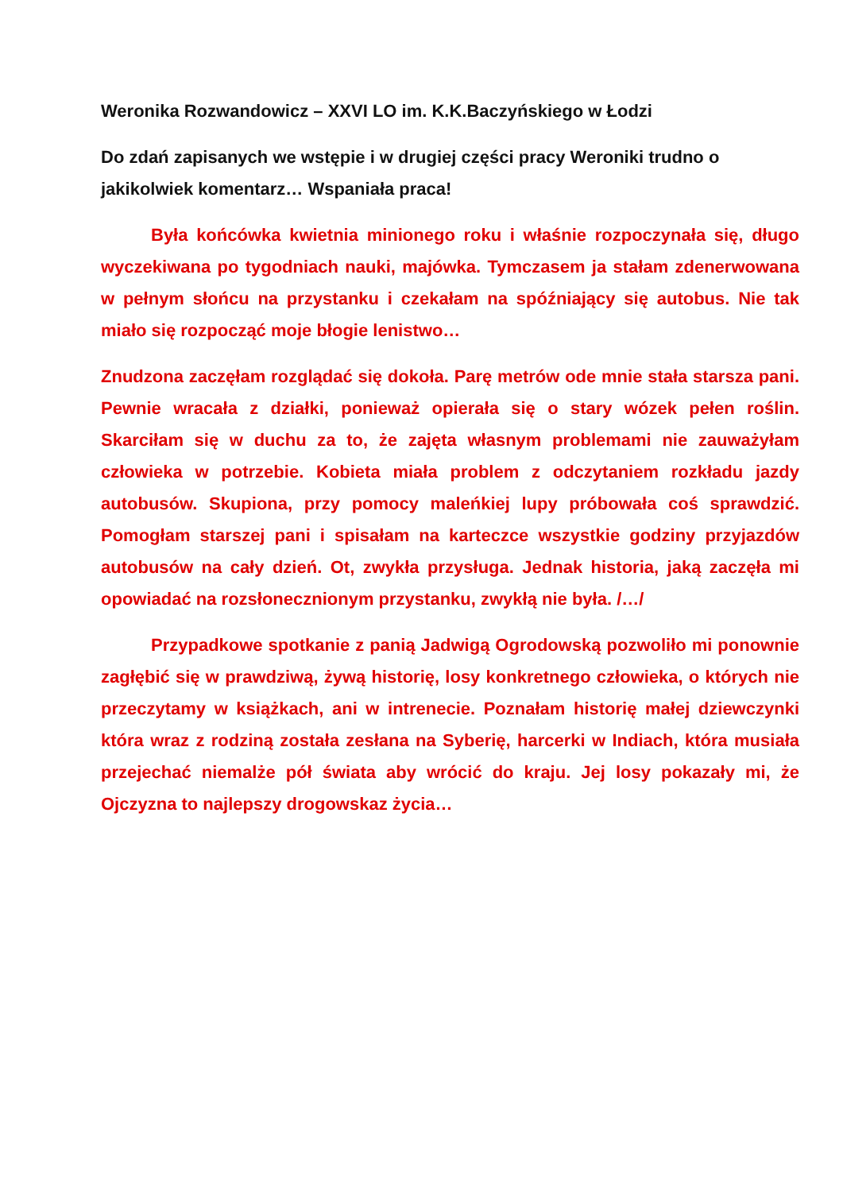Weronika Rozwandowicz – XXVI LO im. K.K.Baczyńskiego w Łodzi
Do zdań zapisanych we wstępie i w drugiej części pracy Weroniki trudno o jakikolwiek komentarz… Wspaniała praca!
Była końcówka kwietnia minionego roku i właśnie rozpoczynała się, długo wyczekiwana po tygodniach nauki, majówka. Tymczasem ja stałam zdenerwowana w pełnym słońcu na przystanku i czekałam na spóźniający się autobus. Nie tak miało się rozpocząć moje błogie lenistwo…
Znudzona zaczęłam rozglądać się dokoła. Parę metrów ode mnie stała starsza pani. Pewnie wracała z działki, ponieważ opierała się o stary wózek pełen roślin. Skarciłam się w duchu za to, że zajęta własnym problemami nie zauważyłam człowieka w potrzebie. Kobieta miała problem z odczytaniem rozkładu jazdy autobusów. Skupiona, przy pomocy maleńkiej lupy próbowała coś sprawdzić. Pomogłam starszej pani i spisałam na karteczce wszystkie godziny przyjazdów autobusów na cały dzień. Ot, zwykła przysługa. Jednak historia, jaką zaczęła mi opowiadać na rozsłonecznionym przystanku, zwykłą nie była. /…/
Przypadkowe spotkanie z panią Jadwigą Ogrodowską pozwoliło mi ponownie zagłębić się w prawdziwą, żywą historię, losy konkretnego człowieka, o których nie przeczytamy w książkach, ani w intrenecie. Poznałam historię małej dziewczynki która wraz z rodziną została zesłana na Syberię, harcerki w Indiach, która musiała przejechać niemalże pół świata aby wrócić do kraju. Jej losy pokazały mi, że Ojczyzna to najlepszy drogowskaz życia…